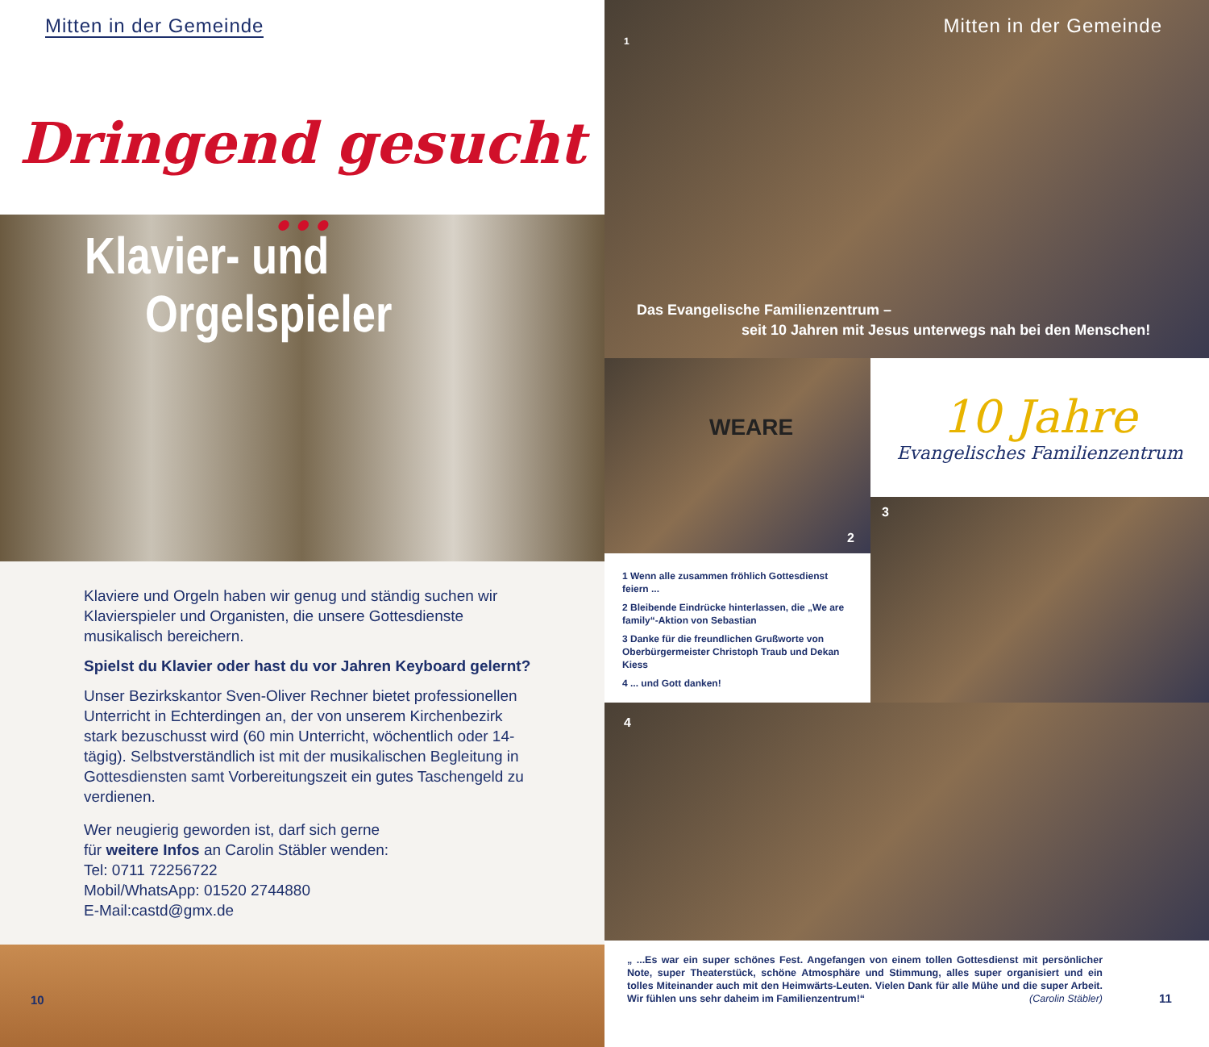Mitten in der Gemeinde
Dringend gesucht ...
Klavier- und
Orgelspieler
Klaviere und Orgeln haben wir genug und ständig suchen wir Klavierspieler und Organisten, die unsere Gottesdienste musikalisch bereichern.
Spielst du Klavier oder hast du vor Jahren Keyboard gelernt?
Unser Bezirkskantor Sven-Oliver Rechner bietet professionellen Unterricht in Echterdingen an, der von unserem Kirchenbezirk stark bezuschusst wird (60 min Unterricht, wöchentlich oder 14-tägig). Selbstverständlich ist mit der musikalischen Begleitung in Gottesdiensten samt Vorbereitungszeit ein gutes Taschengeld zu verdienen.
Wer neugierig geworden ist, darf sich gerne
für weitere Infos an Carolin Stäbler wenden:
Tel: 0711 72256722
Mobil/WhatsApp: 01520 2744880
E-Mail:castd@gmx.de
10
Mitten in der Gemeinde
1
Das Evangelische Familienzentrum –
seit 10 Jahren mit Jesus unterwegs nah bei den Menschen!
2
WEARE
1 Wenn alle zusammen fröhlich Gottesdienst feiern ...
2 Bleibende Eindrücke hinterlassen, die „We are family“-Aktion von Sebastian
3 Danke für die freundlichen Grußworte von Oberbürgermeister Christoph Traub und Dekan Kiess
4 ... und Gott danken!
10 Jahre
Evangelisches Familienzentrum
3
4
„ ...Es war ein super schönes Fest. Angefangen von einem tollen Gottesdienst mit persönlicher Note, super Theaterstück, schöne Atmosphäre und Stimmung, alles super organisiert und ein tolles Miteinander auch mit den Heimwärts-Leuten. Vielen Dank für alle Mühe und die super Arbeit. Wir fühlen uns sehr daheim im Familienzentrum!“ (Carolin Stäbler)
11